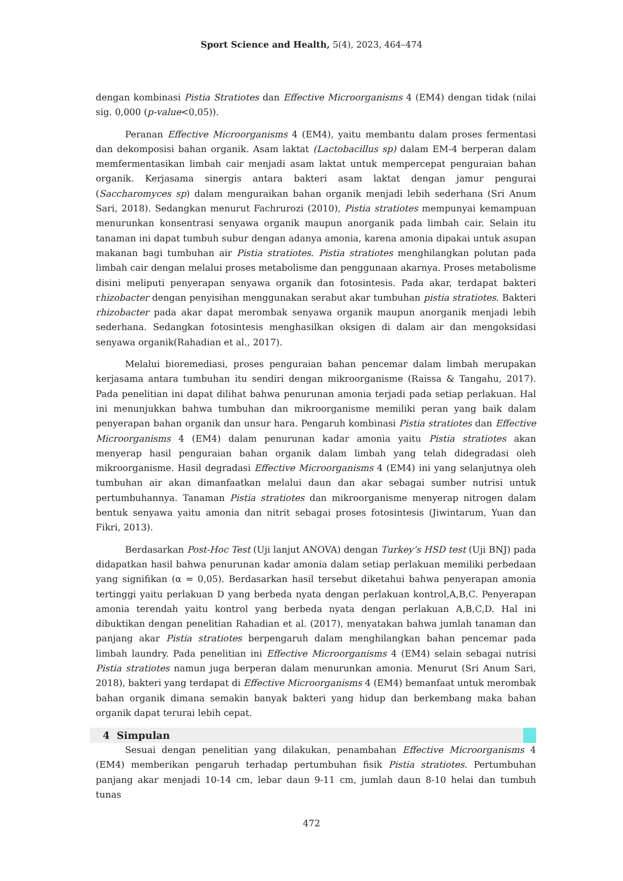Sport Science and Health, 5(4), 2023, 464–474
dengan kombinasi Pistia Stratiotes dan Effective Microorganisms 4 (EM4) dengan tidak (nilai sig. 0,000 (p-value<0,05)).
Peranan Effective Microorganisms 4 (EM4), yaitu membantu dalam proses fermentasi dan dekomposisi bahan organik. Asam laktat (Lactobacillus sp) dalam EM-4 berperan dalam memfermentasikan limbah cair menjadi asam laktat untuk mempercepat penguraian bahan organik. Kerjasama sinergis antara bakteri asam laktat dengan jamur pengurai (Saccharomyces sp) dalam menguraikan bahan organik menjadi lebih sederhana (Sri Anum Sari, 2018). Sedangkan menurut Fachrurozi (2010), Pistia stratiotes mempunyai kemampuan menurunkan konsentrasi senyawa organik maupun anorganik pada limbah cair. Selain itu tanaman ini dapat tumbuh subur dengan adanya amonia, karena amonia dipakai untuk asupan makanan bagi tumbuhan air Pistia stratiotes. Pistia stratiotes menghilangkan polutan pada limbah cair dengan melalui proses metabolisme dan penggunaan akarnya. Proses metabolisme disini meliputi penyerapan senyawa organik dan fotosintesis. Pada akar, terdapat bakteri rhizobacter dengan penyisihan menggunakan serabut akar tumbuhan pistia stratiotes. Bakteri rhizobacter pada akar dapat merombak senyawa organik maupun anorganik menjadi lebih sederhana. Sedangkan fotosintesis menghasilkan oksigen di dalam air dan mengoksidasi senyawa organik(Rahadian et al., 2017).
Melalui bioremediasi, proses penguraian bahan pencemar dalam limbah merupakan kerjasama antara tumbuhan itu sendiri dengan mikroorganisme (Raissa & Tangahu, 2017). Pada penelitian ini dapat dilihat bahwa penurunan amonia terjadi pada setiap perlakuan. Hal ini menunjukkan bahwa tumbuhan dan mikroorganisme memiliki peran yang baik dalam penyerapan bahan organik dan unsur hara. Pengaruh kombinasi Pistia stratiotes dan Effective Microorganisms 4 (EM4) dalam penurunan kadar amonia yaitu Pistia stratiotes akan menyerap hasil penguraian bahan organik dalam limbah yang telah didegradasi oleh mikroorganisme. Hasil degradasi Effective Microorganisms 4 (EM4) ini yang selanjutnya oleh tumbuhan air akan dimanfaatkan melalui daun dan akar sebagai sumber nutrisi untuk pertumbuhannya. Tanaman Pistia stratiotes dan mikroorganisme menyerap nitrogen dalam bentuk senyawa yaitu amonia dan nitrit sebagai proses fotosintesis (Jiwintarum, Yuan dan Fikri, 2013).
Berdasarkan Post-Hoc Test (Uji lanjut ANOVA) dengan Turkey’s HSD test (Uji BNJ) pada didapatkan hasil bahwa penurunan kadar amonia dalam setiap perlakuan memiliki perbedaan yang signifikan (α = 0,05). Berdasarkan hasil tersebut diketahui bahwa penyerapan amonia tertinggi yaitu perlakuan D yang berbeda nyata dengan perlakuan kontrol,A,B,C. Penyerapan amonia terendah yaitu kontrol yang berbeda nyata dengan perlakuan A,B,C,D. Hal ini dibuktikan dengan penelitian Rahadian et al. (2017), menyatakan bahwa jumlah tanaman dan panjang akar Pistia stratiotes berpengaruh dalam menghilangkan bahan pencemar pada limbah laundry. Pada penelitian ini Effective Microorganisms 4 (EM4) selain sebagai nutrisi Pistia stratiotes namun juga berperan dalam menurunkan amonia. Menurut (Sri Anum Sari, 2018), bakteri yang terdapat di Effective Microorganisms 4 (EM4) bemanfaat untuk merombak bahan organik dimana semakin banyak bakteri yang hidup dan berkembang maka bahan organik dapat terurai lebih cepat.
4 Simpulan
Sesuai dengan penelitian yang dilakukan, penambahan Effective Microorganisms 4 (EM4) memberikan pengaruh terhadap pertumbuhan fisik Pistia stratiotes. Pertumbuhan panjang akar menjadi 10-14 cm, lebar daun 9-11 cm, jumlah daun 8-10 helai dan tumbuh tunas
472